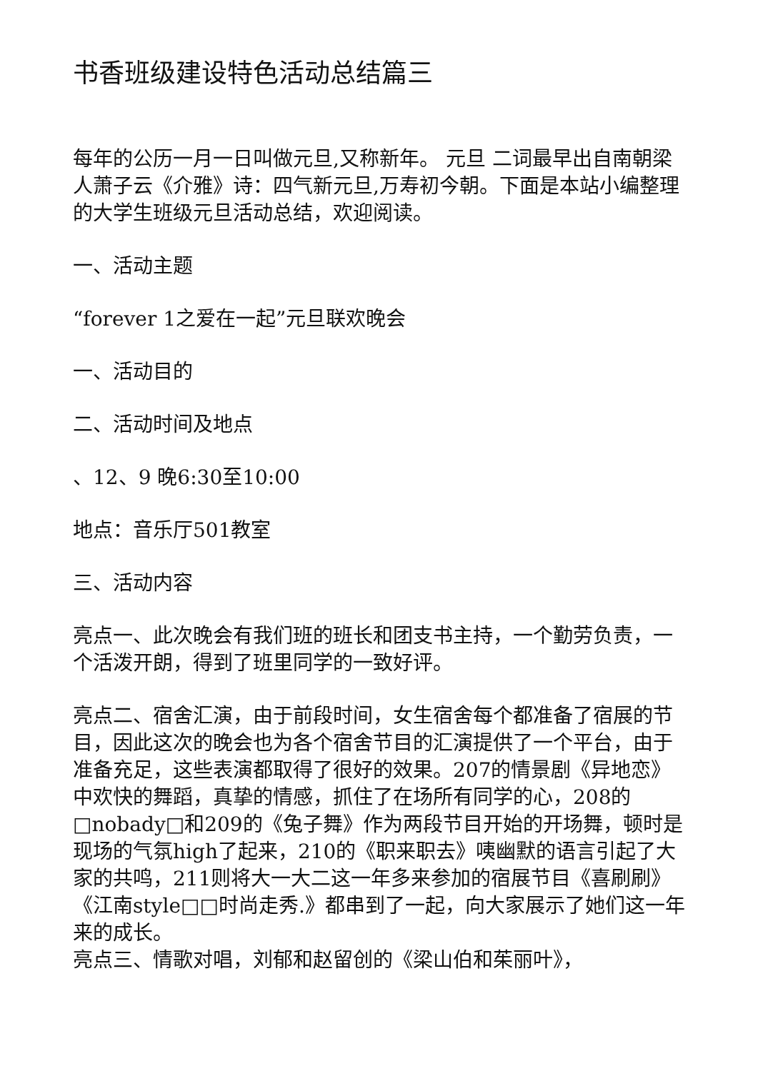书香班级建设特色活动总结篇三
每年的公历一月一日叫做元旦,又称新年。 元旦 二词最早出自南朝梁人萧子云《介雅》诗：四气新元旦,万寿初今朝。下面是本站小编整理的大学生班级元旦活动总结，欢迎阅读。
一、活动主题
“forever 1之爱在一起”元旦联欢晚会
一、活动目的
二、活动时间及地点
、12、9 晚6:30至10:00
地点：音乐厅501教室
三、活动内容
亮点一、此次晚会有我们班的班长和团支书主持，一个勤劳负责，一个活泼开朗，得到了班里同学的一致好评。
亮点二、宿舍汇演，由于前段时间，女生宿舍每个都准备了宿展的节目，因此这次的晚会也为各个宿舍节目的汇演提供了一个平台，由于准备充足，这些表演都取得了很好的效果。207的情景剧《异地恋》中欢快的舞蹈，真挚的情感，抓住了在场所有同学的心，208的□nobady□和209的《兔子舞》作为两段节目开始的开场舞，顿时是现场的气氛high了起来，210的《职来职去》咦幽默的语言引起了大家的共鸣，211则将大一大二这一年多来参加的宿展节目《喜刷刷》《江南style□□时尚走秀.》都串到了一起，向大家展示了她们这一年来的成长。
亮点三、情歌对唱，刘郁和赵留创的《梁山伯和茱丽叶》，